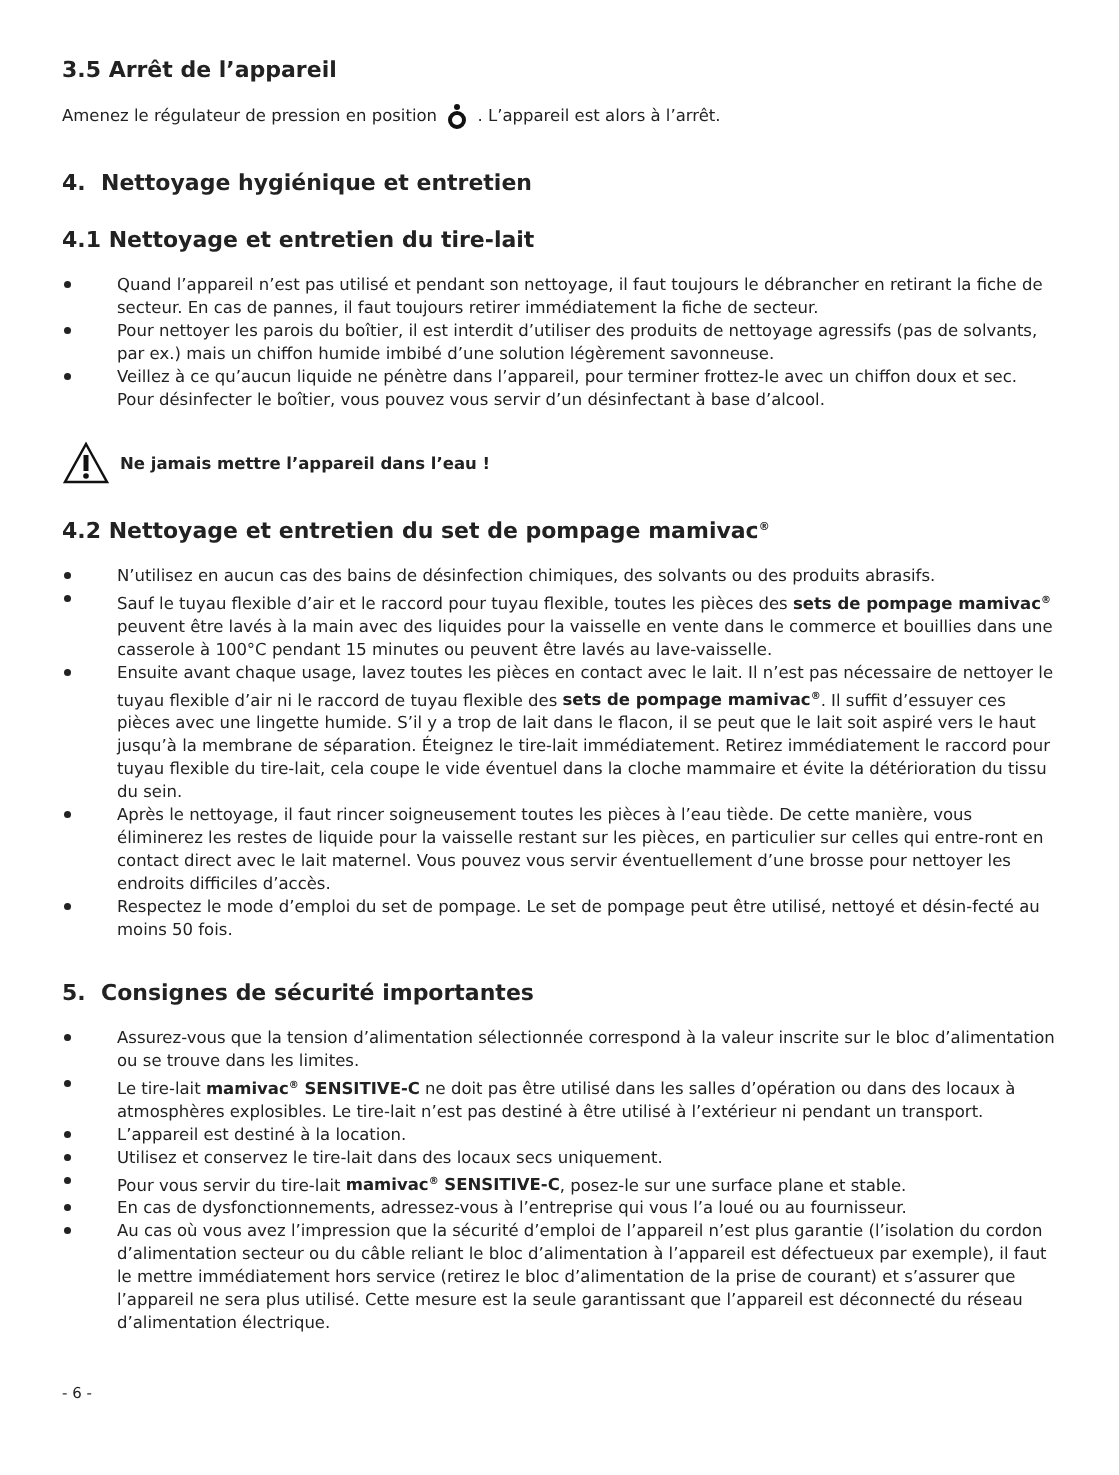3.5 Arrêt de l’appareil
Amenez le régulateur de pression en position . L’appareil est alors à l’arrêt.
4. Nettoyage hygiénique et entretien
4.1 Nettoyage et entretien du tire-lait
Quand l’appareil n’est pas utilisé et pendant son nettoyage, il faut toujours le débrancher en retirant la fiche de secteur. En cas de pannes, il faut toujours retirer immédiatement la fiche de secteur.
Pour nettoyer les parois du boîtier, il est interdit d’utiliser des produits de nettoyage agressifs (pas de solvants, par ex.) mais un chiffon humide imbibé d’une solution légèrement savonneuse.
Veillez à ce qu’aucun liquide ne pénètre dans l’appareil, pour terminer frottez-le avec un chiffon doux et sec. Pour désinfecter le boîtier, vous pouvez vous servir d’un désinfectant à base d’alcool.
Ne jamais mettre l’appareil dans l’eau !
4.2 Nettoyage et entretien du set de pompage mamivac<sup>®</sup>
N’utilisez en aucun cas des bains de désinfection chimiques, des solvants ou des produits abrasifs.
Sauf le tuyau flexible d’air et le raccord pour tuyau flexible, toutes les pièces des sets de pompage mamivac<sup>®</sup> peuvent être lavés à la main avec des liquides pour la vaisselle en vente dans le commerce et bouillies dans une casserole à 100°C pendant 15 minutes ou peuvent être lavés au lave-vaisselle.
Ensuite avant chaque usage, lavez toutes les pièces en contact avec le lait. Il n’est pas nécessaire de nettoyer le tuyau flexible d’air ni le raccord de tuyau flexible des sets de pompage mamivac<sup>®</sup>. Il suffit d’essuyer ces pièces avec une lingette humide. S’il y a trop de lait dans le flacon, il se peut que le lait soit aspiré vers le haut jusqu’à la membrane de séparation. Éteignez le tire-lait immédiatement. Retirez immédiatement le raccord pour tuyau flexible du tire-lait, cela coupe le vide éventuel dans la cloche mammaire et évite la détérioration du tissu du sein.
Après le nettoyage, il faut rincer soigneusement toutes les pièces à l’eau tiède. De cette manière, vous éliminerez les restes de liquide pour la vaisselle restant sur les pièces, en particulier sur celles qui entre-ront en contact direct avec le lait maternel. Vous pouvez vous servir éventuellement d’une brosse pour nettoyer les endroits difficiles d’accès.
Respectez le mode d’emploi du set de pompage. Le set de pompage peut être utilisé, nettoyé et désin-fecté au moins 50 fois.
5. Consignes de sécurité importantes
Assurez-vous que la tension d’alimentation sélectionnée correspond à la valeur inscrite sur le bloc d’alimentation ou se trouve dans les limites.
Le tire-lait mamivac<sup>®</sup> SENSITIVE-C ne doit pas être utilisé dans les salles d’opération ou dans des locaux à atmosphères explosibles. Le tire-lait n’est pas destiné à être utilisé à l’extérieur ni pendant un transport.
L’appareil est destiné à la location.
Utilisez et conservez le tire-lait dans des locaux secs uniquement.
Pour vous servir du tire-lait mamivac<sup>®</sup> SENSITIVE-C, posez-le sur une surface plane et stable.
En cas de dysfonctionnements, adressez-vous à l’entreprise qui vous l’a loué ou au fournisseur.
Au cas où vous avez l’impression que la sécurité d’emploi de l’appareil n’est plus garantie (l’isolation du cordon d’alimentation secteur ou du câble reliant le bloc d’alimentation à l’appareil est défectueux par exemple), il faut le mettre immédiatement hors service (retirez le bloc d’alimentation de la prise de courant) et s’assurer que l’appareil ne sera plus utilisé. Cette mesure est la seule garantissant que l’appareil est déconnecté du réseau d’alimentation électrique.
- 6 -